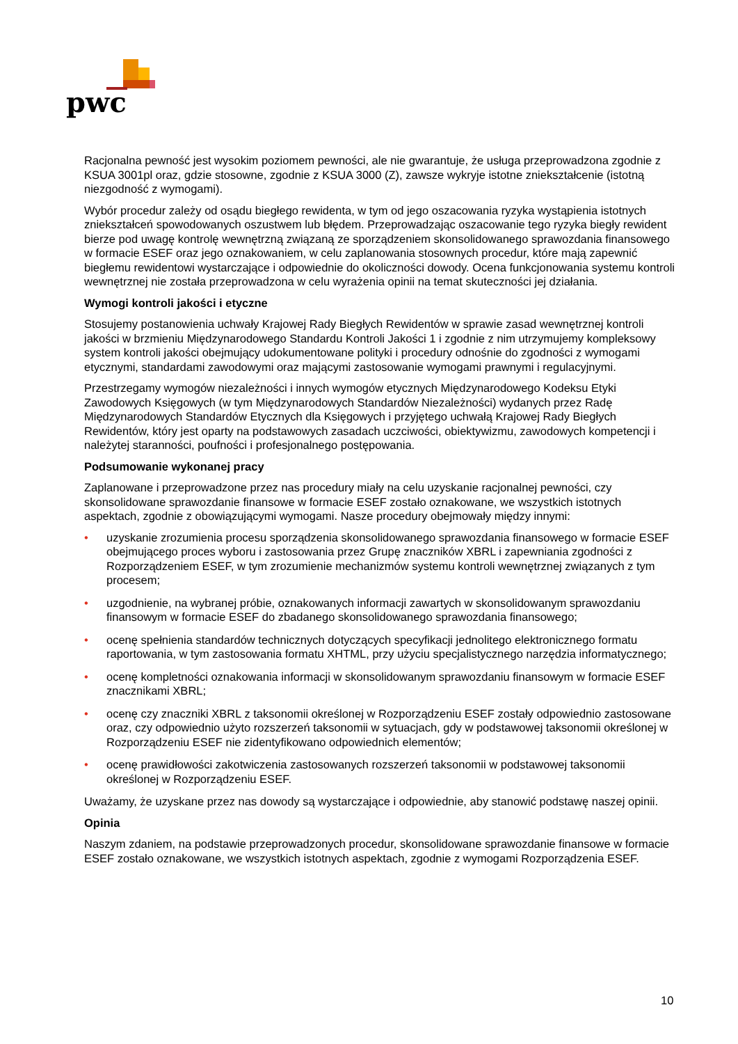pwc
Racjonalna pewność jest wysokim poziomem pewności, ale nie gwarantuje, że usługa przeprowadzona zgodnie z KSUA 3001pl oraz, gdzie stosowne, zgodnie z KSUA 3000 (Z), zawsze wykryje istotne zniekształcenie (istotną niezgodność z wymogami).
Wybór procedur zależy od osądu biegłego rewidenta, w tym od jego oszacowania ryzyka wystąpienia istotnych zniekształceń spowodowanych oszustwem lub błędem. Przeprowadzając oszacowanie tego ryzyka biegły rewident bierze pod uwagę kontrolę wewnętrzną związaną ze sporządzeniem skonsolidowanego sprawozdania finansowego w formacie ESEF oraz jego oznakowaniem, w celu zaplanowania stosownych procedur, które mają zapewnić biegłemu rewidentowi wystarczające i odpowiednie do okoliczności dowody. Ocena funkcjonowania systemu kontroli wewnętrznej nie została przeprowadzona w celu wyrażenia opinii na temat skuteczności jej działania.
Wymogi kontroli jakości i etyczne
Stosujemy postanowienia uchwały Krajowej Rady Biegłych Rewidentów w sprawie zasad wewnętrznej kontroli jakości w brzmieniu Międzynarodowego Standardu Kontroli Jakości 1 i zgodnie z nim utrzymujemy kompleksowy system kontroli jakości obejmujący udokumentowane polityki i procedury odnośnie do zgodności z wymogami etycznymi, standardami zawodowymi oraz mającymi zastosowanie wymogami prawnymi i regulacyjnymi.
Przestrzegamy wymogów niezależności i innych wymogów etycznych Międzynarodowego Kodeksu Etyki Zawodowych Księgowych (w tym Międzynarodowych Standardów Niezależności) wydanych przez Radę Międzynarodowych Standardów Etycznych dla Księgowych i przyjętego uchwałą Krajowej Rady Biegłych Rewidentów, który jest oparty na podstawowych zasadach uczciwości, obiektywizmu, zawodowych kompetencji i należytej staranności, poufności i profesjonalnego postępowania.
Podsumowanie wykonanej pracy
Zaplanowane i przeprowadzone przez nas procedury miały na celu uzyskanie racjonalnej pewności, czy skonsolidowane sprawozdanie finansowe w formacie ESEF zostało oznakowane, we wszystkich istotnych aspektach, zgodnie z obowiązującymi wymogami. Nasze procedury obejmowały między innymi:
• uzyskanie zrozumienia procesu sporządzenia skonsolidowanego sprawozdania finansowego w formacie ESEF obejmującego proces wyboru i zastosowania przez Grupę znaczników XBRL i zapewniania zgodności z Rozporządzeniem ESEF, w tym zrozumienie mechanizmów systemu kontroli wewnętrznej związanych z tym procesem;
• uzgodnienie, na wybranej próbie, oznakowanych informacji zawartych w skonsolidowanym sprawozdaniu finansowym w formacie ESEF do zbadanego skonsolidowanego sprawozdania finansowego;
• ocenę spełnienia standardów technicznych dotyczących specyfikacji jednolitego elektronicznego formatu raportowania, w tym zastosowania formatu XHTML, przy użyciu specjalistycznego narzędzia informatycznego;
• ocenę kompletności oznakowania informacji w skonsolidowanym sprawozdaniu finansowym w formacie ESEF znacznikami XBRL;
• ocenę czy znaczniki XBRL z taksonomii określonej w Rozporządzeniu ESEF zostały odpowiednio zastosowane oraz, czy odpowiednio użyto rozszerzeń taksonomii w sytuacjach, gdy w podstawowej taksonomii określonej w Rozporządzeniu ESEF nie zidentyfikowano odpowiednich elementów;
• ocenę prawidłowości zakotwiczenia zastosowanych rozszerzeń taksonomii w podstawowej taksonomii określonej w Rozporządzeniu ESEF.
Uważamy, że uzyskane przez nas dowody są wystarczające i odpowiednie, aby stanowić podstawę naszej opinii.
Opinia
Naszym zdaniem, na podstawie przeprowadzonych procedur, skonsolidowane sprawozdanie finansowe w formacie ESEF zostało oznakowane, we wszystkich istotnych aspektach, zgodnie z wymogami Rozporządzenia ESEF.
10